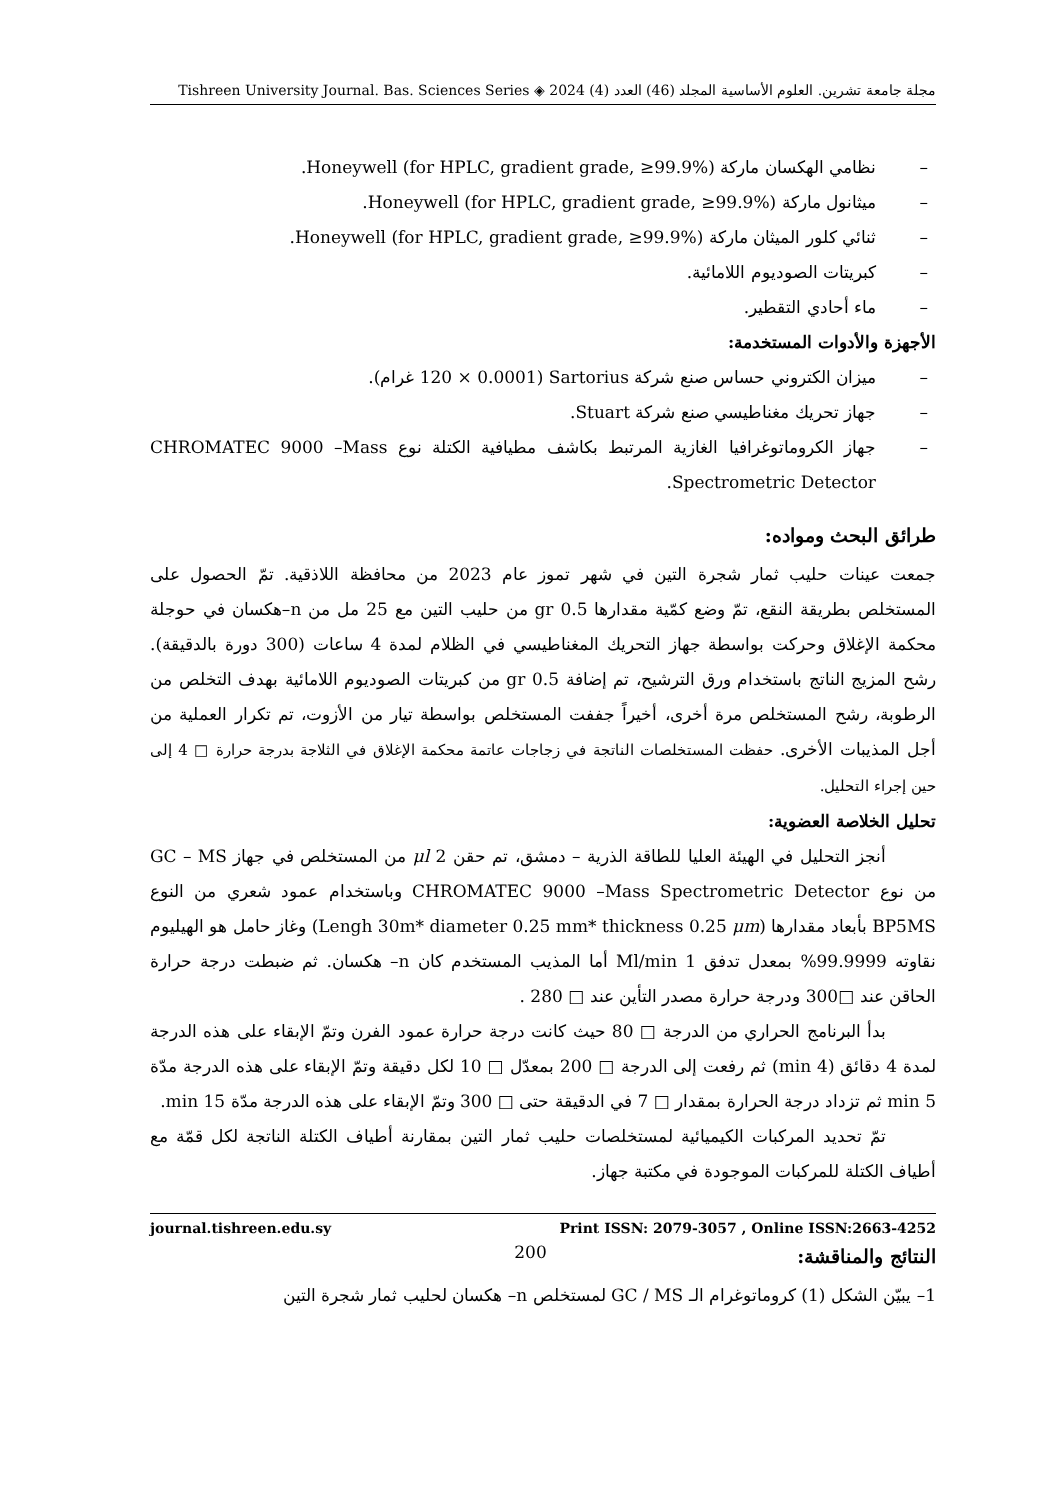مجلة جامعة تشرين. العلوم الأساسية المجلد (46) العدد (4) 2024 ◈ Tishreen University Journal. Bas. Sciences Series
– نظامي الهكسان ماركة Honeywell (for HPLC, gradient grade, ≥99.9%).
– ميثانول ماركة Honeywell (for HPLC, gradient grade, ≥99.9%).
– ثنائي كلور الميثان ماركة Honeywell (for HPLC, gradient grade, ≥99.9%).
– كبريتات الصوديوم اللامائية.
– ماء أحادي التقطير.
الأجهزة والأدوات المستخدمة:
– ميزان الكتروني حساس صنع شركة Sartorius (120 × 0.0001 غرام).
– جهاز تحريك مغناطيسي صنع شركة Stuart.
– جهاز الكروماتوغرافيا الغازية المرتبط بكاشف مطيافية الكتلة نوع CHROMATEC 9000 –Mass Spectrometric Detector.
طرائق البحث ومواده:
جمعت عينات حليب ثمار شجرة التين في شهر تموز عام 2023 من محافظة اللاذقية. تمّ الحصول على المستخلص بطريقة النقع، تمّ وضع كمّية مقدارها 0.5 gr من حليب التين مع 25 مل من n–هكسان في حوجلة محكمة الإغلاق وحركت بواسطة جهاز التحريك المغناطيسي في الظلام لمدة 4 ساعات (300 دورة بالدقيقة). رشح المزيج الناتج باستخدام ورق الترشيح، تم إضافة 0.5 gr من كبريتات الصوديوم اللامائية بهدف التخلص من الرطوبة، رشح المستخلص مرة أخرى، أخيراً جففت المستخلص بواسطة تيار من الأزوت، تم تكرار العملية من أجل المذيبات الأخرى. حفظت المستخلصات الناتجة في زجاجات عاتمة محكمة الإغلاق في الثلاجة بدرجة حرارة □ 4 إلى حين إجراء التحليل.
تحليل الخلاصة العضوية:
أنجز التحليل في الهيئة العليا للطاقة الذرية – دمشق، تم حقن μl 2 من المستخلص في جهاز GC – MS من نوع CHROMATEC 9000 –Mass Spectrometric Detector وباستخدام عمود شعري من النوع BP5MS بأبعاد مقدارها (Lengh 30m* diameter 0.25 mm* thickness 0.25 μm) وغاز حامل هو الهيليوم نقاوته 99.9999% بمعدل تدفق 1 Ml/min أما المذيب المستخدم كان n– هكسان. ثم ضبطت درجة حرارة الحاقن عند □300 ودرجة حرارة مصدر التأين عند □ 280 .
بدأ البرنامج الحراري من الدرجة □ 80 حيث كانت درجة حرارة عمود الفرن وتمّ الإبقاء على هذه الدرجة لمدة 4 دقائق (4 min) ثم رفعت إلى الدرجة □ 200 بمعدّل □ 10 لكل دقيقة وتمّ الإبقاء على هذه الدرجة مدّة 5 min ثم تزداد درجة الحرارة بمقدار □ 7 في الدقيقة حتى □ 300 وتمّ الإبقاء على هذه الدرجة مدّة 15 min.
تمّ تحديد المركبات الكيميائية لمستخلصات حليب ثمار التين بمقارنة أطياف الكتلة الناتجة لكل قمّة مع أطياف الكتلة للمركبات الموجودة في مكتبة جهاز.
النتائج والمناقشة:
1– يبيّن الشكل (1) كروماتوغرام الـ GC / MS لمستخلص n– هكسان لحليب ثمار شجرة التين
journal.tishreen.edu.sy Print ISSN: 2079-3057 , Online ISSN:2663-4252
200